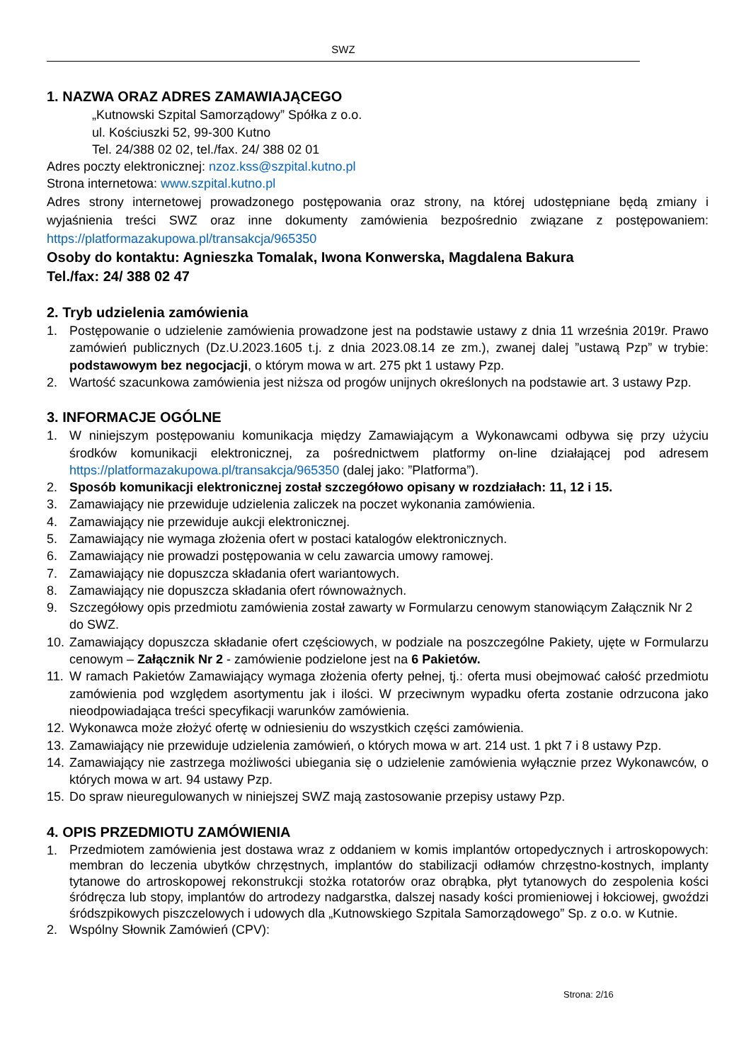SWZ
1. NAZWA ORAZ ADRES ZAMAWIAJĄCEGO
„Kutnowski Szpital Samorządowy” Spółka z o.o.
ul. Kościuszki 52, 99-300 Kutno
Tel. 24/388 02 02, tel./fax. 24/ 388 02 01
Adres poczty elektronicznej: nzoz.kss@szpital.kutno.pl
Strona internetowa: www.szpital.kutno.pl
Adres strony internetowej prowadzonego postępowania oraz strony, na której udostępniane będą zmiany i wyjaśnienia treści SWZ oraz inne dokumenty zamówienia bezpośrednio związane z postępowaniem: https://platformazakupowa.pl/transakcja/965350
Osoby do kontaktu: Agnieszka Tomalak, Iwona Konwerska, Magdalena Bakura
Tel./fax: 24/ 388 02 47
2. Tryb udzielenia zamówienia
1. Postępowanie o udzielenie zamówienia prowadzone jest na podstawie ustawy z dnia 11 września 2019r. Prawo zamówień publicznych (Dz.U.2023.1605 t.j. z dnia 2023.08.14 ze zm.), zwanej dalej ”ustawą Pzp” w trybie: podstawowym bez negocjacji, o którym mowa w art. 275 pkt 1 ustawy Pzp.
2. Wartość szacunkowa zamówienia jest niższa od progów unijnych określonych na podstawie art. 3 ustawy Pzp.
3. INFORMACJE OGÓLNE
1. W niniejszym postępowaniu komunikacja między Zamawiającym a Wykonawcami odbywa się przy użyciu środków komunikacji elektronicznej, za pośrednictwem platformy on-line działającej pod adresem https://platformazakupowa.pl/transakcja/965350 (dalej jako: ”Platforma”).
2. Sposób komunikacji elektronicznej został szczegółowo opisany w rozdziałach: 11, 12 i 15.
3. Zamawiający nie przewiduje udzielenia zaliczek na poczet wykonania zamówienia.
4. Zamawiający nie przewiduje aukcji elektronicznej.
5. Zamawiający nie wymaga złożenia ofert w postaci katalogów elektronicznych.
6. Zamawiający nie prowadzi postępowania w celu zawarcia umowy ramowej.
7. Zamawiający nie dopuszcza składania ofert wariantowych.
8. Zamawiający nie dopuszcza składania ofert równoważnych.
9. Szczegółowy opis przedmiotu zamówienia został zawarty w Formularzu cenowym stanowiącym Załącznik Nr 2 do SWZ.
10. Zamawiający dopuszcza składanie ofert częściowych, w podziale na poszczególne Pakiety, ujęte w Formularzu cenowym – Załącznik Nr 2 - zamówienie podzielone jest na 6 Pakietów.
11. W ramach Pakietów Zamawiający wymaga złożenia oferty pełnej, tj.: oferta musi obejmować całość przedmiotu zamówienia pod względem asortymentu jak i ilości. W przeciwnym wypadku oferta zostanie odrzucona jako nieodpowiadająca treści specyfikacji warunków zamówienia.
12. Wykonawca może złożyć ofertę w odniesieniu do wszystkich części zamówienia.
13. Zamawiający nie przewiduje udzielenia zamówień, o których mowa w art. 214 ust. 1 pkt 7 i 8 ustawy Pzp.
14. Zamawiający nie zastrzega możliwości ubiegania się o udzielenie zamówienia wyłącznie przez Wykonawców, o których mowa w art. 94 ustawy Pzp.
15. Do spraw nieuregulowanych w niniejszej SWZ mają zastosowanie przepisy ustawy Pzp.
4. OPIS PRZEDMIOTU ZAMÓWIENIA
1. Przedmiotem zamówienia jest dostawa wraz z oddaniem w komis implantów ortopedycznych i artroskopowych: membran do leczenia ubytków chrzęstnych, implantów do stabilizacji odłamów chrzęstno-kostnych, implanty tytanowe do artroskopowej rekonstrukcji stożka rotatorów oraz obrąbka, płyt tytanowych do zespolenia kości śródręcza lub stopy, implantów do artrodezy nadgarstka, dalszej nasady kości promieniowej i łokciowej, gwoździ śródszpikowych piszczelowych i udowych dla „Kutnowskiego Szpitala Samorządowego” Sp. z o.o. w Kutnie.
2. Wspólny Słownik Zamówień (CPV):
Strona: 2/16